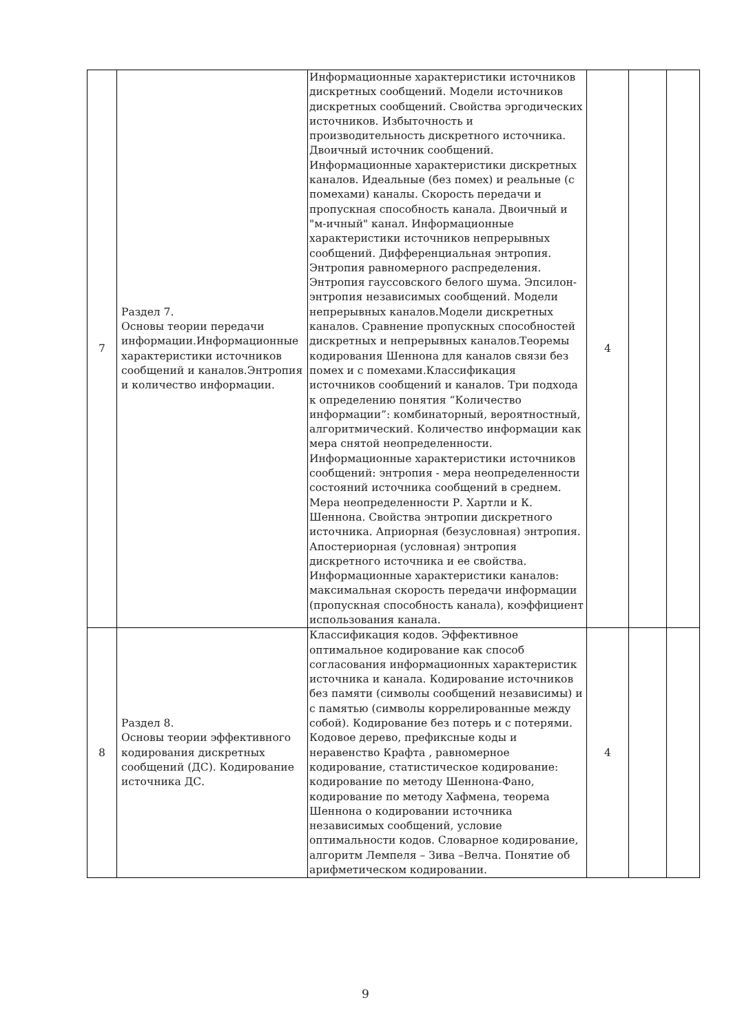| 7 | Раздел 7. Основы теории передачи информации.Информационные характеристики источников сообщений и каналов.Энтропия и количество информации. | Информационные характеристики источников дискретных сообщений. Модели источников дискретных сообщений. Свойства эргодических источников. Избыточность и производительность дискретного источника. Двоичный источник сообщений. Информационные характеристики дискретных каналов. Идеальные (без помех) и реальные (с помехами) каналы. Скорость передачи и пропускная способность канала. Двоичный и "м-ичный" канал. Информационные характеристики источников непрерывных сообщений. Дифференциальная энтропия. Энтропия равномерного распределения. Энтропия гауссовского белого шума. Эпсилон-энтропия независимых сообщений. Модели непрерывных каналов.Модели дискретных каналов. Сравнение пропускных способностей дискретных и непрерывных каналов.Теоремы кодирования Шеннона для каналов связи без помех и с помехами.Классификация источников сообщений и каналов. Три подхода к определению понятия “Количество информации”: комбинаторный, вероятностный, алгоритмический. Количество информации как мера снятой неопределенности. Информационные характеристики источников сообщений: энтропия - мера неопределенности состояний источника сообщений в среднем. Мера неопределенности Р. Хартли и К. Шеннона. Свойства энтропии дискретного источника. Априорная (безусловная) энтропия. Апостериорная (условная) энтропия дискретного источника и ее свойства. Информационные характеристики каналов: максимальная скорость передачи информации (пропускная способность канала), коэффициент использования канала. | 4 | | |
| 8 | Раздел 8. Основы теории эффективного кодирования дискретных сообщений (ДС). Кодирование источника ДС. | Классификация кодов. Эффективное оптимальное кодирование как способ согласования информационных характеристик источника и канала. Кодирование источников без памяти (символы сообщений независимы) и с памятью (символы коррелированные между собой). Кодирование без потерь и с потерями. Кодовое дерево, префиксные коды и неравенство Крафта , равномерное кодирование, статистическое кодирование: кодирование по методу Шеннона-Фано, кодирование по методу Хафмена, теорема Шеннона о кодировании источника независимых сообщений, условие оптимальности кодов. Словарное кодирование, алгоритм Лемпеля – Зива –Велча. Понятие об арифметическом кодировании. | 4 | | |
9